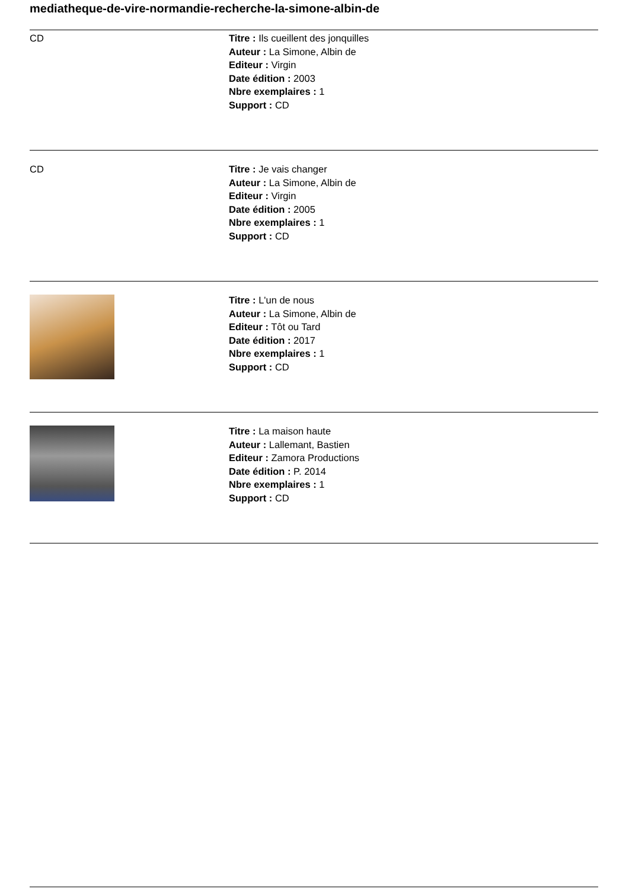mediatheque-de-vire-normandie-recherche-la-simone-albin-de
| CD | Titre : Ils cueillent des jonquilles Auteur : La Simone, Albin de Editeur : Virgin Date édition : 2003 Nbre exemplaires : 1 Support : CD |
| CD | Titre : Je vais changer Auteur : La Simone, Albin de Editeur : Virgin Date édition : 2005 Nbre exemplaires : 1 Support : CD |
| | Titre : L'un de nous Auteur : La Simone, Albin de Editeur : Tôt ou Tard Date édition : 2017 Nbre exemplaires : 1 Support : CD |
| | Titre : La maison haute Auteur : Lallemant, Bastien Editeur : Zamora Productions Date édition : P. 2014 Nbre exemplaires : 1 Support : CD |